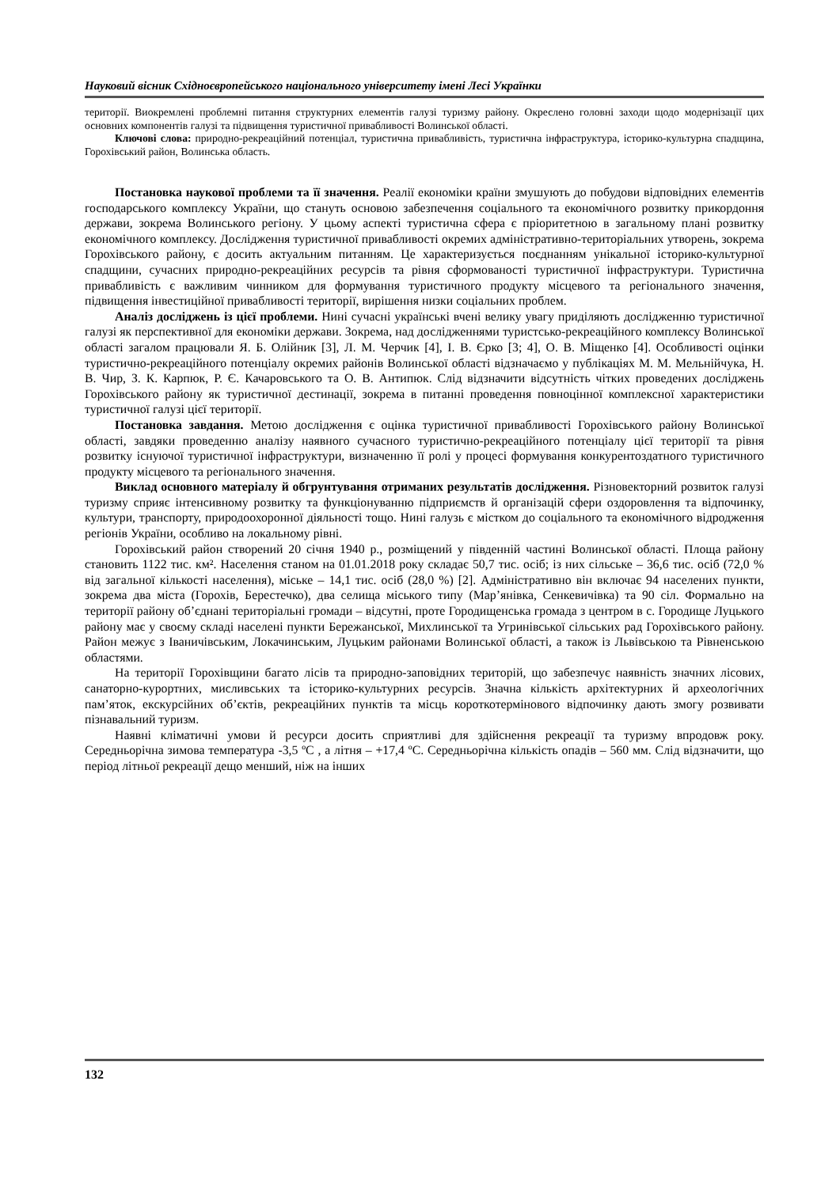Науковий вісник Східноєвропейського національного університету імені Лесі Українки
території. Виокремлені проблемні питання структурних елементів галузі туризму району. Окреслено головні заходи щодо модернізації цих основних компонентів галузі та підвищення туристичної привабливості Волинської області.
Ключові слова: природно-рекреаційний потенціал, туристична привабливість, туристична інфраструктура, історико-культурна спадщина, Горохівський район, Волинська область.
Постановка наукової проблеми та її значення. Реалії економіки країни змушують до побудови відповідних елементів господарського комплексу України, що стануть основою забезпечення соціального та економічного розвитку прикордоння держави, зокрема Волинського регіону. У цьому аспекті туристична сфера є пріоритетною в загальному плані розвитку економічного комплексу. Дослідження туристичної привабливості окремих адміністративно-територіальних утворень, зокрема Горохівського району, є досить актуальним питанням. Це характеризується поєднанням унікальної історико-культурної спадщини, сучасних природно-рекреаційних ресурсів та рівня сформованості туристичної інфраструктури. Туристична привабливість є важливим чинником для формування туристичного продукту місцевого та регіонального значення, підвищення інвестиційної привабливості території, вирішення низки соціальних проблем.
Аналіз досліджень із цієї проблеми. Нині сучасні українські вчені велику увагу приділяють дослідженню туристичної галузі як перспективної для економіки держави. Зокрема, над дослідженнями туристсько-рекреаційного комплексу Волинської області загалом працювали Я. Б. Олійник [3], Л. М. Черчик [4], І. В. Єрко [3; 4], О. В. Міщенко [4]. Особливості оцінки туристично-рекреаційного потенціалу окремих районів Волинської області відзначаємо у публікаціях М. М. Мельнійчука, Н. В. Чир, З. К. Карпюк, Р. Є. Качаровського та О. В. Антипюк. Слід відзначити відсутність чітких проведених досліджень Горохівського району як туристичної дестинації, зокрема в питанні проведення повноцінної комплексної характеристики туристичної галузі цієї території.
Постановка завдання. Метою дослідження є оцінка туристичної привабливості Горохівського району Волинської області, завдяки проведенню аналізу наявного сучасного туристично-рекреаційного потенціалу цієї території та рівня розвитку існуючої туристичної інфраструктури, визначенню її ролі у процесі формування конкурентоздатного туристичного продукту місцевого та регіонального значення.
Виклад основного матеріалу й обгрунтування отриманих результатів дослідження. Різновекторний розвиток галузі туризму сприяє інтенсивному розвитку та функціонуванню підприємств й організацій сфери оздоровлення та відпочинку, культури, транспорту, природоохоронної діяльності тощо. Нині галузь є містком до соціального та економічного відродження регіонів України, особливо на локальному рівні.
Горохівський район створений 20 січня 1940 р., розміщений у південній частині Волинської області. Площа району становить 1122 тис. км². Населення станом на 01.01.2018 року складає 50,7 тис. осіб; із них сільське – 36,6 тис. осіб (72,0 % від загальної кількості населення), міське – 14,1 тис. осіб (28,0 %) [2]. Адміністративно він включає 94 населених пункти, зокрема два міста (Горохів, Берестечко), два селища міського типу (Мар’янівка, Сенкевичівка) та 90 сіл. Формально на території району об’єднані територіальні громади – відсутні, проте Городищенська громада з центром в с. Городище Луцького району має у своєму складі населені пункти Бережанської, Михлинської та Угринівської сільських рад Горохівського району. Район межує з Іваничівським, Локачинським, Луцьким районами Волинської області, а також із Львівською та Рівненською областями.
На території Горохівщини багато лісів та природно-заповідних територій, що забезпечує наявність значних лісових, санаторно-курортних, мисливських та історико-культурних ресурсів. Значна кількість архітектурних й археологічних пам’яток, екскурсійних об’єктів, рекреаційних пунктів та місць короткотермінового відпочинку дають змогу розвивати пізнавальний туризм.
Наявні кліматичні умови й ресурси досить сприятливі для здійснення рекреації та туризму впродовж року. Середньорічна зимова температура -3,5 ºС , а літня – +17,4 ºС. Середньорічна кількість опадів – 560 мм. Слід відзначити, що період літньої рекреації дещо менший, ніж на інших
132